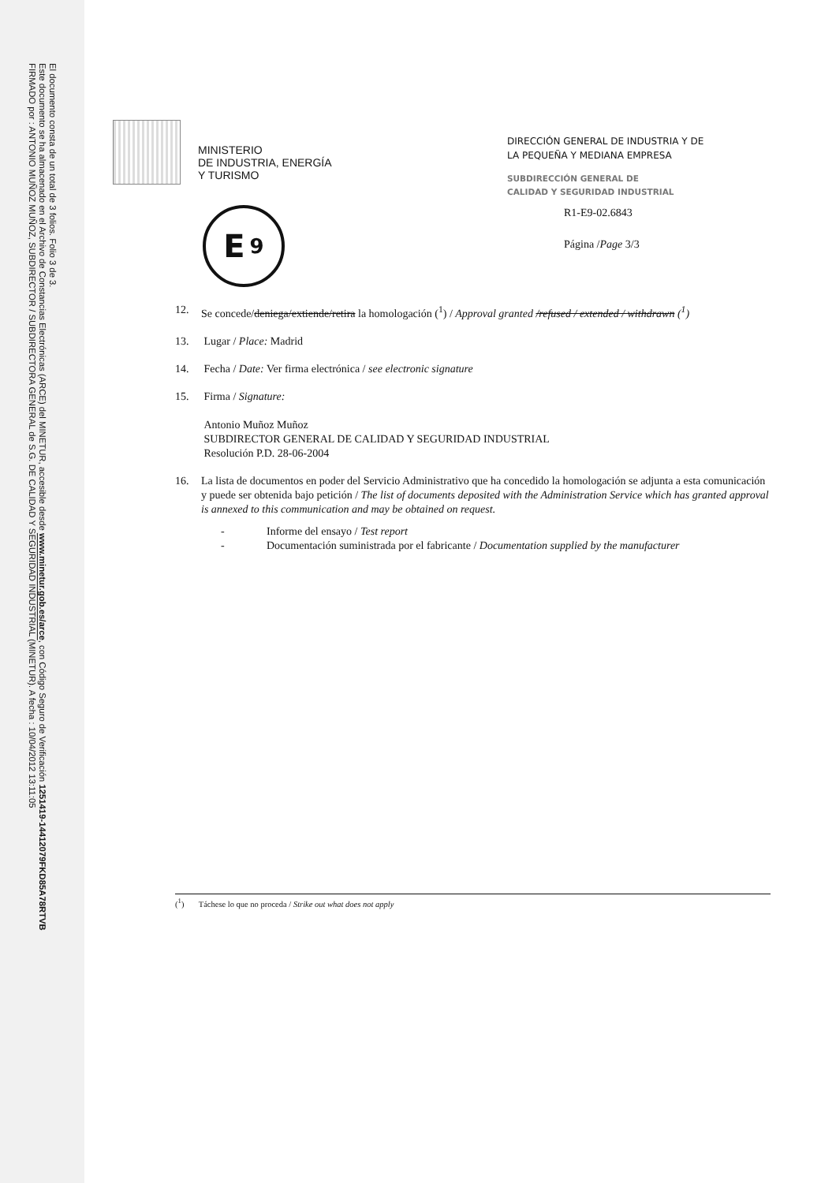FIRMADO por : ANTONIO MUÑOZ MUÑOZ, SUBDIRECTOR / SUBDIRECTORA GENERAL de S.G. DE CALIDAD Y SEGURIDAD INDUSTRIAL (MINETUR). A fecha : 10/04/2012 13:11:05
Este documento se ha almacenado en el Archivo de Constancias Electrónicas (ARCE) del MINETUR, accesible desde www.minetur.gob.es/arce, con Código Seguro de Verificación 1251419-1441207­9FKD85A78RTVB
El documento consta de un total de 3 folios. Folio 3 de 3.
MINISTERIO
DE INDUSTRIA, ENERGÍA
Y TURISMO
DIRECCIÓN GENERAL DE INDUSTRIA Y DE
LA PEQUEÑA Y MEDIANA EMPRESA
SUBDIRECCIÓN GENERAL DE
CALIDAD Y SEGURIDAD INDUSTRIAL
E 9
R1-E9-02.6843
Página /Page 3/3
12. Se concede/deniega/extiende/retira la homologación (<sup>1</sup>) / Approval granted /refused / extended / withdrawn (<sup>1</sup>)
13. Lugar / Place: Madrid
14. Fecha / Date: Ver firma electrónica / see electronic signature
15. Firma / Signature:
Antonio Muñoz Muñoz
SUBDIRECTOR GENERAL DE CALIDAD Y SEGURIDAD INDUSTRIAL
Resolución P.D. 28-06-2004
16. La lista de documentos en poder del Servicio Administrativo que ha concedido la homologación se adjunta a esta comunicación y puede ser obtenida bajo petición / The list of documents deposited with the Administration Service which has granted approval is annexed to this communication and may be obtained on request.
- Informe del ensayo / Test report
- Documentación suministrada por el fabricante / Documentation supplied by the manufacturer
(<sup>1</sup>) Táchese lo que no proceda / Strike out what does not apply